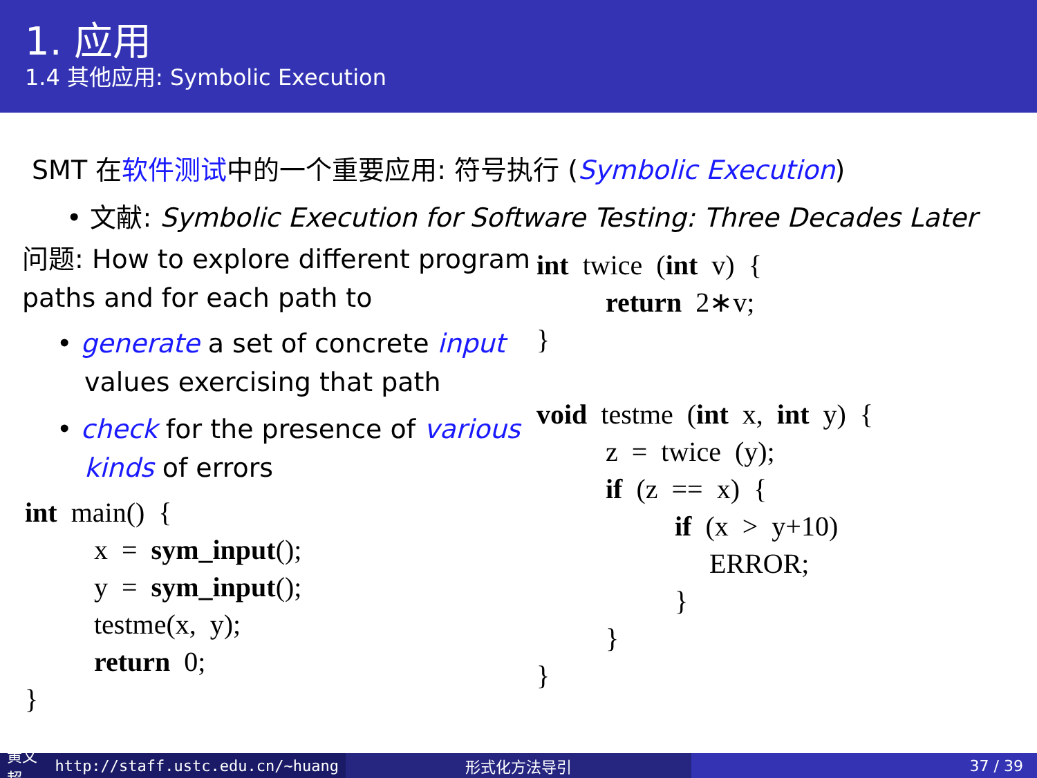1. 应用
1.4 其他应用: Symbolic Execution
SMT 在软件测试中的一个重要应用: 符号执行 (Symbolic Execution)
• 文献: Symbolic Execution for Software Testing: Three Decades Later
问题: How to explore different program paths and for each path to
• generate a set of concrete input values exercising that path
• check for the presence of various kinds of errors
int  main()  {
          x  =  sym_input();
          y  =  sym_input();
          testme(x,  y);
          return  0;
}
int  twice  (int  v)  {
          return  2∗v;
}

void  testme  (int  x,  int  y)  {
          z  =  twice  (y);
          if  (z  ==  x)  {
                    if  (x  >  y+10)
                         ERROR;
                    }
          }
}
黄文超 http://staff.ustc.edu.cn/~huang 形式化方法导引 37 / 39